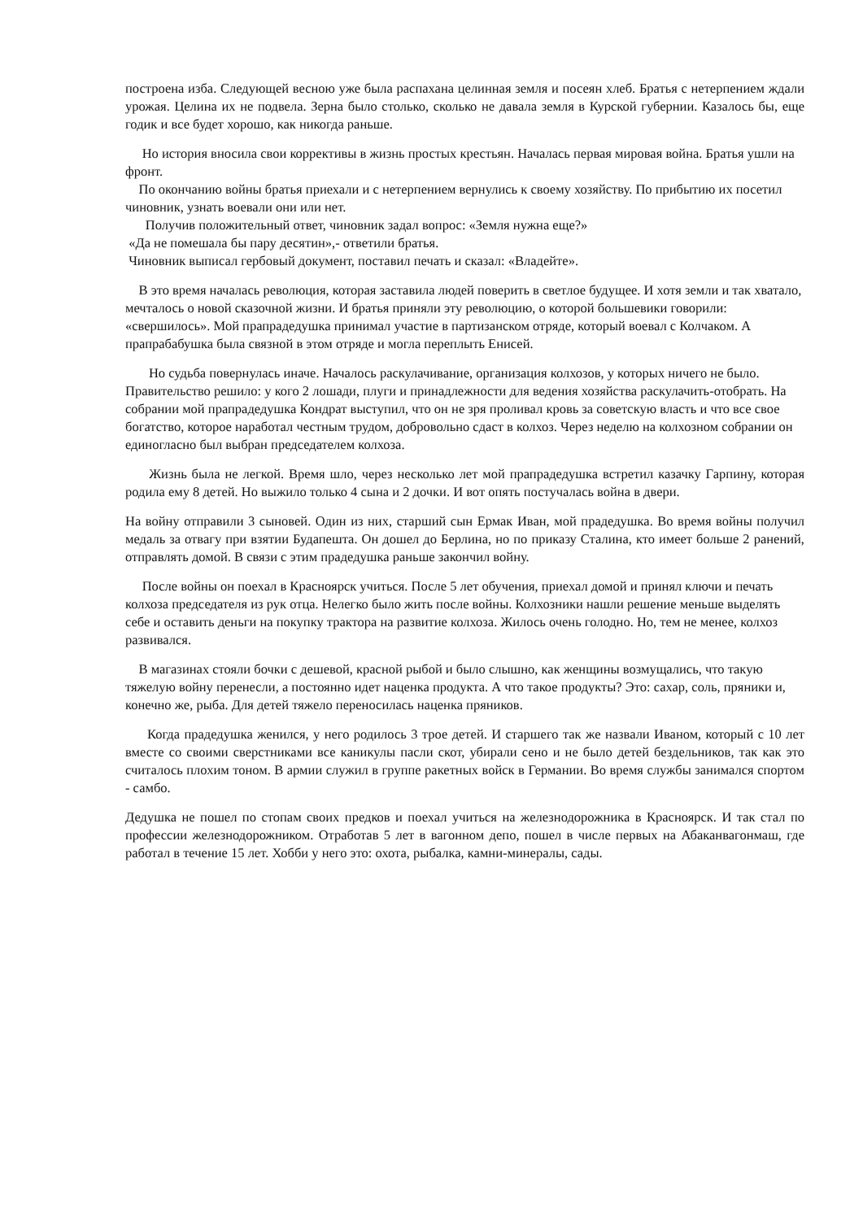построена изба. Следующей весною уже была распахана целинная земля и посеян хлеб. Братья с нетерпением ждали урожая. Целина их не подвела. Зерна было столько, сколько не давала земля в Курской губернии. Казалось бы, еще годик и все будет хорошо, как никогда раньше.
Но история вносила свои коррективы в жизнь простых крестьян. Началась первая мировая война. Братья ушли на фронт.
По окончанию войны братья приехали и с нетерпением вернулись к своему хозяйству. По прибытию их посетил чиновник, узнать воевали они или нет.
Получив положительный ответ, чиновник задал вопрос: «Земля нужна еще?»
«Да не помешала бы пару десятин»,- ответили братья.
Чиновник выписал гербовый документ, поставил печать и сказал: «Владейте».
В это время началась революция, которая заставила людей поверить в светлое будущее. И хотя земли и так хватало, мечталось о новой сказочной жизни. И братья приняли эту революцию, о которой большевики говорили: «свершилось». Мой прапрадедушка принимал участие в партизанском отряде, который воевал с Колчаком. А прапрабабушка была связной в этом отряде и могла переплыть Енисей.
Но судьба повернулась иначе. Началось раскулачивание, организация колхозов, у которых ничего не было. Правительство решило: у кого 2 лошади, плуги и принадлежности для ведения хозяйства раскулачить-отобрать. На собрании мой прапрадедушка Кондрат выступил, что он не зря проливал кровь за советскую власть и что все свое богатство, которое наработал честным трудом, добровольно сдаст в колхоз. Через неделю на колхозном собрании он единогласно был выбран председателем колхоза.
Жизнь была не легкой. Время шло, через несколько лет мой прапрадедушка встретил казачку Гарпину, которая родила ему 8 детей. Но выжило только 4 сына и 2 дочки. И вот опять постучалась война в двери.
На войну отправили 3 сыновей. Один из них, старший сын Ермак Иван, мой прадедушка. Во время войны получил медаль за отвагу при взятии Будапешта. Он дошел до Берлина, но по приказу Сталина, кто имеет больше 2 ранений, отправлять домой. В связи с этим прадедушка раньше закончил войну.
После войны он поехал в Красноярск учиться. После 5 лет обучения, приехал домой и принял ключи и печать колхоза председателя из рук отца. Нелегко было жить после войны. Колхозники нашли решение меньше выделять себе и оставить деньги на покупку трактора на развитие колхоза. Жилось очень голодно. Но, тем не менее, колхоз развивался.
В магазинах стояли бочки с дешевой, красной рыбой и было слышно, как женщины возмущались, что такую тяжелую войну перенесли, а постоянно идет наценка продукта. А что такое продукты? Это: сахар, соль, пряники и, конечно же, рыба. Для детей тяжело переносилась наценка пряников.
Когда прадедушка женился, у него родилось 3 трое детей. И старшего так же назвали Иваном, который с 10 лет вместе со своими сверстниками все каникулы пасли скот, убирали сено и не было детей бездельников, так как это считалось плохим тоном. В армии служил в группе ракетных войск в Германии. Во время службы занимался спортом - самбо.
Дедушка не пошел по стопам своих предков и поехал учиться на железнодорожника в Красноярск. И так стал по профессии железнодорожником. Отработав 5 лет в вагонном депо, пошел в числе первых на Абаканвагонмаш, где работал в течение 15 лет. Хобби у него это: охота, рыбалка, камни-минералы, сады.